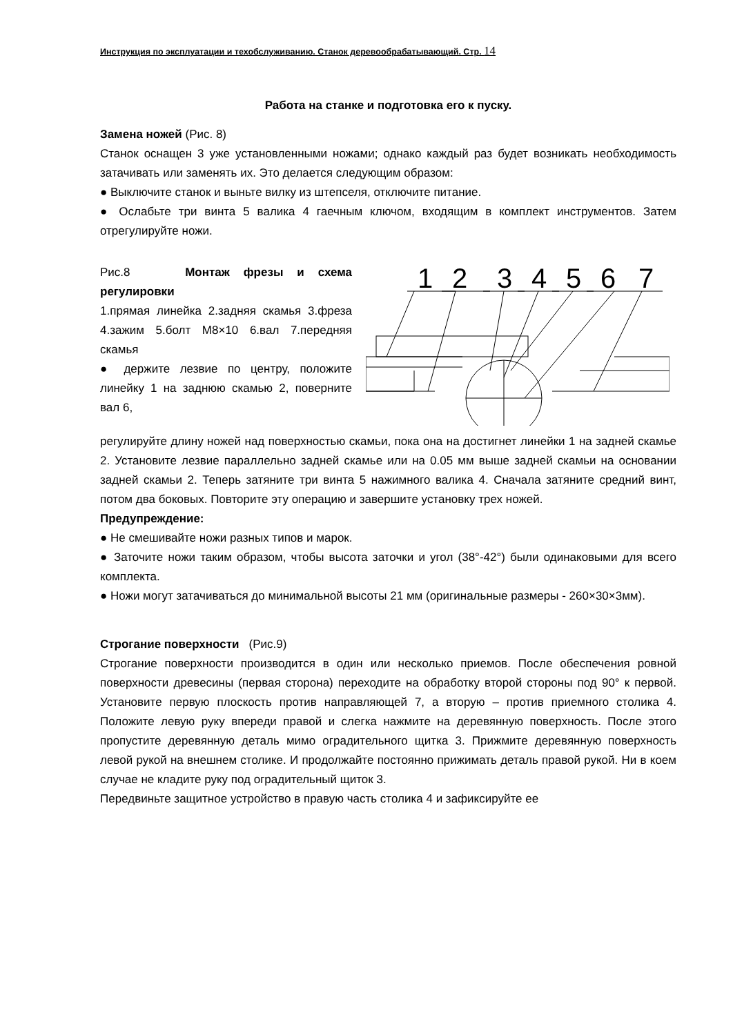Инструкция по эксплуатации и техобслуживанию. Станок деревообрабатывающий. Стр. 14
Работа на станке и подготовка его к пуску.
Замена ножей (Рис. 8)
Станок оснащен 3 уже установленными ножами; однако каждый раз будет возникать необходимость затачивать или заменять их. Это делается следующим образом:
● Выключите станок и выньте вилку из штепселя, отключите питание.
● Ослабьте три винта 5 валика 4 гаечным ключом, входящим в комплект инструментов. Затем отрегулируйте ножи.
Рис.8 Монтаж фрезы и схема регулировки
1.прямая линейка 2.задняя скамья 3.фреза 4.зажим 5.болт M8×10 6.вал 7.передняя скамья
● держите лезвие по центру, положите линейку 1 на заднюю скамью 2, поверните вал 6,
1
2
3
4
5
6
7
регулируйте длину ножей над поверхностью скамьи, пока она на достигнет линейки 1 на задней скамье 2. Установите лезвие параллельно задней скамье или на 0.05 мм выше задней скамьи на основании задней скамьи 2. Теперь затяните три винта 5 нажимного валика 4. Сначала затяните средний винт, потом два боковых. Повторите эту операцию и завершите установку трех ножей.
Предупреждение:
● Не смешивайте ножи разных типов и марок.
● Заточите ножи таким образом, чтобы высота заточки и угол (38°-42°) были одинаковыми для всего комплекта.
● Ножи могут затачиваться до минимальной высоты 21 мм (оригинальные размеры - 260×30×3мм).
Строгание поверхности (Рис.9)
Строгание поверхности производится в один или несколько приемов. После обеспечения ровной поверхности древесины (первая сторона) переходите на обработку второй стороны под 90° к первой. Установите первую плоскость против направляющей 7, а вторую – против приемного столика 4. Положите левую руку впереди правой и слегка нажмите на деревянную поверхность. После этого пропустите деревянную деталь мимо оградительного щитка 3. Прижмите деревянную поверхность левой рукой на внешнем столике. И продолжайте постоянно прижимать деталь правой рукой. Ни в коем случае не кладите руку под оградительный щиток 3.
Передвиньте защитное устройство в правую часть столика 4 и зафиксируйте ее